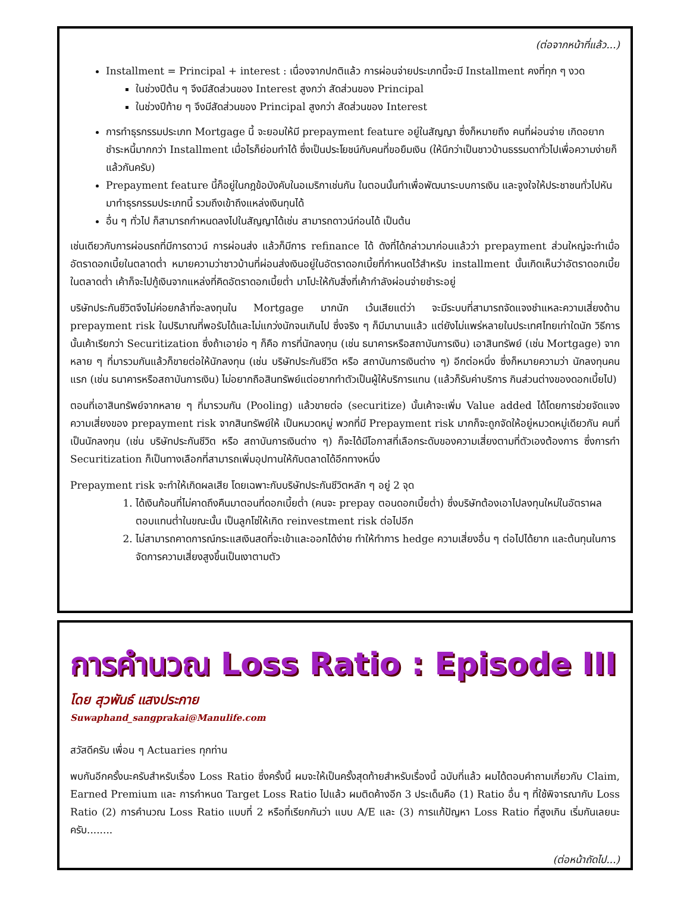(ต่อจากหน้าที่แล้ว...)
Installment = Principal + interest : เนื่องจากปกติแล้ว การผ่อนจ่ายประเภทนี้จะมี Installment คงที่ทุก ๆ งวด
ในช่วงปีต้น ๆ จึงมีสัดส่วนของ Interest สูงกว่า สัดส่วนของ Principal
ในช่วงปีท้าย ๆ จึงมีสัดส่วนของ Principal สูงกว่า สัดส่วนของ Interest
การทำธุรกรรมประเภท Mortgage นี้ จะยอมให้มี prepayment feature อยู่ในสัญญา ซึ่งก็หมายถึง คนที่ผ่อนจ่าย เกิดอยากชำระหนี้มากกว่า Installment เมื่อไรก็ย่อมทำได้ ซึ่งเป็นประโยชน์กับคนที่ขอยืมเงิน (ให้นึกว่าเป็นชาวบ้านธรรมดาทั่วไปเพื่อความง่ายก็แล้วกันครับ)
Prepayment feature นี้ก็อยู่ในกฎข้อบังคับในอเมริกาเช่นกัน ในตอนนั้นทำเพื่อพัฒนาระบบการเงิน และจูงใจให้ประชาชนทั่วไปหันมาทำธุรกรรมประเภทนี้ รวมถึงเข้าถึงแหล่งเงินทุนได้
อื่น ๆ ทั่วไป ก็สามารถกำหนดลงไปในสัญญาได้เช่น สามารถดาวน์ก่อนได้ เป็นต้น
เช่นเดียวกับการผ่อนรถที่มีการดาวน์ การผ่อนส่ง แล้วก็มีการ refinance ได้ ดังที่ได้กล่าวมาก่อนแล้วว่า prepayment ส่วนใหญ่จะทำเมื่ออัตราดอกเบี้ยในตลาดต่ำ หมายความว่าชาวบ้านที่ผ่อนส่งเงินอยู่ในอัตราดอกเบี้ยที่กำหนดไว้สำหรับ installment นั้นเกิดเห็นว่าอัตราดอกเบี้ยในตลาดต่ำ เค้าก็จะไปกู้เงินจากแหล่งที่คิดอัตราดอกเบี้ยต่ำ มาโปะให้กับสิ่งที่เค้ากำลังผ่อนจ่ายชำระอยู่
บริษัทประกันชีวิตจึงไม่ค่อยกล้าที่จะลงทุนใน Mortgage มากนัก เว้นเสียแต่ว่า จะมีระบบที่สามารถจัดแจงชำแหละความเสี่ยงด้าน prepayment risk ในปริมาณที่พอรับได้และไม่แกว่งนักจนเกินไป ซึ่งจริง ๆ ก็มีมานานแล้ว แต่ยังไม่แพร่หลายในประเทศไทยเท่าใดนัก วิธีการนั้นเค้าเรียกว่า Securitization ซึ่งถ้าเอาย่อ ๆ ก็คือ การที่นักลงทุน (เช่น ธนาคารหรือสถาบันการเงิน) เอาสินทรัพย์ (เช่น Mortgage) จากหลาย ๆ ที่มารวมกันแล้วก็ขายต่อให้นักลงทุน (เช่น บริษัทประกันชีวิต หรือ สถาบันการเงินต่าง ๆ) อีกต่อหนึ่ง ซึ่งก็หมายความว่า นักลงทุนคนแรก (เช่น ธนาคารหรือสถาบันการเงิน) ไม่อยากถือสินทรัพย์แต่อยากทำตัวเป็นผู้ให้บริการแทน (แล้วก็รับค่าบริการ กินส่วนต่างของดอกเบี้ยไป)
ตอนที่เอาสินทรัพย์จากหลาย ๆ ที่มารวมกัน (Pooling) แล้วขายต่อ (securitize) นั้นเค้าจะเพิ่ม Value added ได้โดยการช่วยจัดแจงความเสี่ยงของ prepayment risk จากสินทรัพย์ให้ เป็นหมวดหมู่ พวกที่มี Prepayment risk มากก็จะถูกจัดให้อยู่หมวดหมู่เดียวกัน คนที่เป็นนักลงทุน (เช่น บริษัทประกันชีวิต หรือ สถาบันการเงินต่าง ๆ) ก็จะได้มีโอกาสที่เลือกระดับของความเสี่ยงตามที่ตัวเองต้องการ ซึ่งการทำ Securitization ก็เป็นทางเลือกที่สามารถเพิ่มอุปทานให้กับตลาดได้อีกทางหนึ่ง
Prepayment risk จะทำให้เกิดผลเสีย โดยเฉพาะกับบริษัทประกันชีวิตหลัก ๆ อยู่ 2 จุด
1. ได้เงินก้อนที่ไม่คาดถึงคืนมาตอนที่ดอกเบี้ยต่ำ (คนจะ prepay ตอนดอกเบี้ยต่ำ) ซึ่งบริษัทต้องเอาไปลงทุนใหม่ในอัตราผลตอบแทนต่ำในขณะนั้น เป็นลูกโซ่ให้เกิด reinvestment risk ต่อไปอีก
2. ไม่สามารถคาดการณ์กระแสเงินสดที่จะเข้าและออกได้ง่าย ทำให้ทำการ hedge ความเสี่ยงอื่น ๆ ต่อไปได้ยาก และต้นทุนในการจัดการความเสี่ยงสูงขึ้นเป็นเงาตามตัว
การคำนวณ Loss Ratio : Episode III
โดย สุวพันธ์ แสงประกาย
Suwaphand_sangprakai@Manulife.com
สวัสดีครับ เพื่อน ๆ Actuaries ทุกท่าน
พบกันอีกครั้งนะครับสำหรับเรื่อง Loss Ratio ซึ่งครั้งนี้ ผมจะให้เป็นครั้งสุดท้ายสำหรับเรื่องนี้ ฉบับที่แล้ว ผมได้ตอบคำถามเกี่ยวกับ Claim, Earned Premium และ การกำหนด Target Loss Ratio ไปแล้ว ผมติดค้างอีก 3 ประเด็นคือ (1) Ratio อื่น ๆ ที่ใช้พิจารณากับ Loss Ratio (2) การคำนวณ Loss Ratio แบบที่ 2 หรือที่เรียกกันว่า แบบ A/E และ (3) การแก้ปัญหา Loss Ratio ที่สูงเกิน เริ่มกันเลยนะครับ........
(ต่อหน้าถัดไป...)